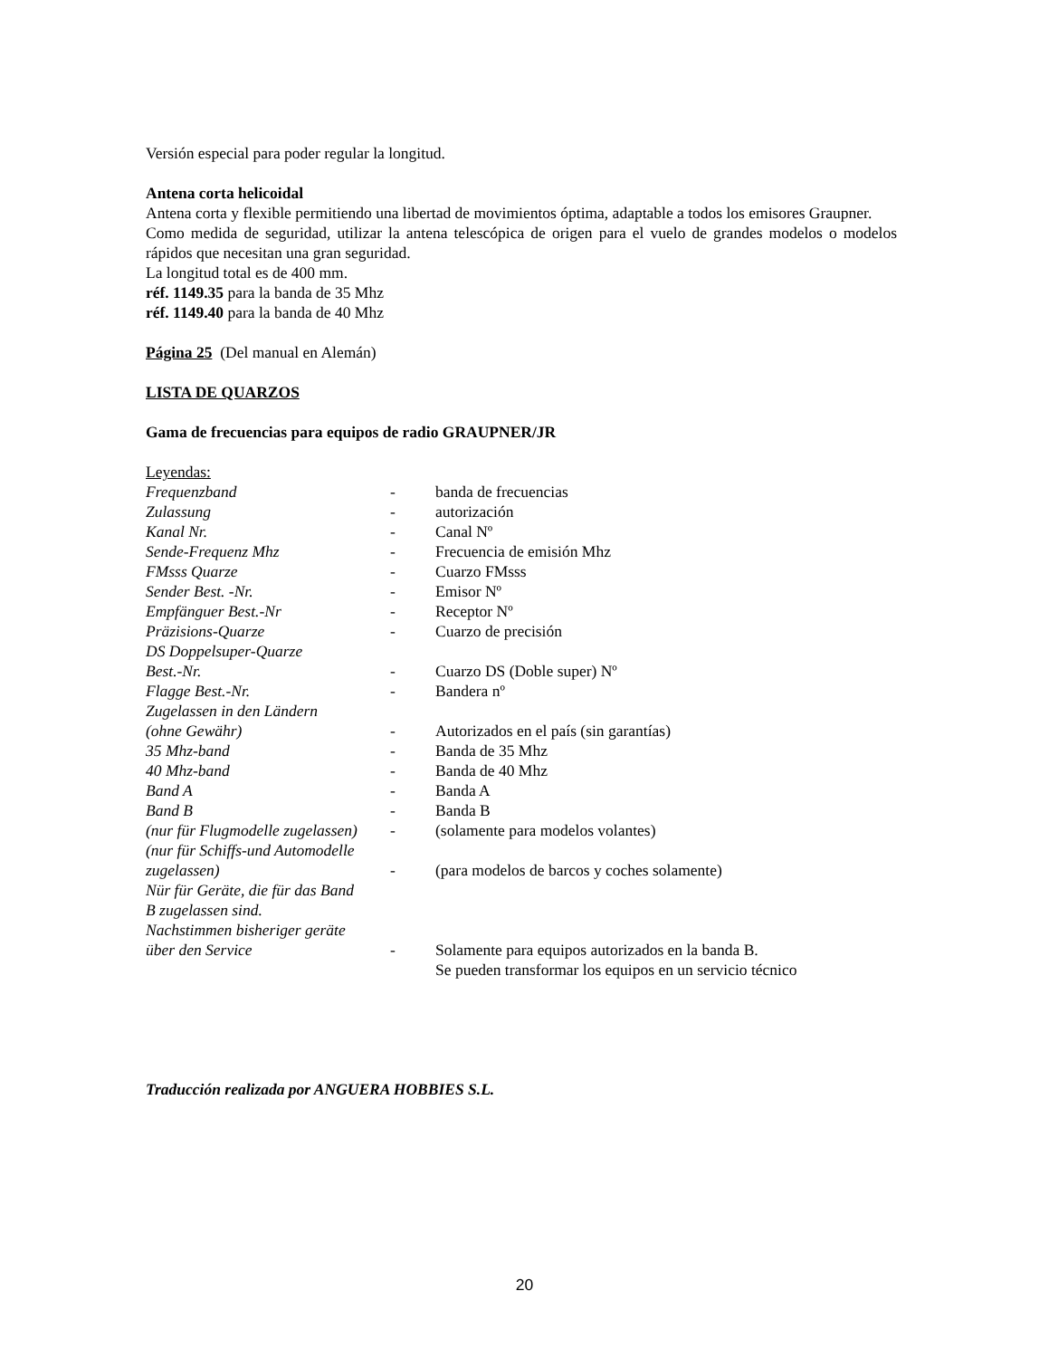Versión especial para poder regular la longitud.
Antena corta helicoidal
Antena corta y flexible permitiendo una libertad de movimientos óptima, adaptable a todos los emisores Graupner.
Como medida de seguridad, utilizar la antena telescópica de origen para el vuelo de grandes modelos o modelos rápidos que necesitan una gran seguridad.
La longitud total es de 400 mm.
réf. 1149.35 para la banda de 35 Mhz
réf. 1149.40 para la banda de 40 Mhz
Página 25 (Del manual en Alemán)
LISTA DE QUARZOS
Gama de frecuencias para equipos de radio GRAUPNER/JR
Leyendas:
Frequenzband - banda de frecuencias
Zulassung - autorización
Kanal Nr. - Canal Nº
Sende-Frequenz Mhz - Frecuencia de emisión Mhz
FMsss Quarze - Cuarzo FMsss
Sender Best. -Nr. - Emisor Nº
Empfänguer Best.-Nr - Receptor Nº
Präzisions-Quarze - Cuarzo de precisión
DS Doppelsuper-Quarze
Best.-Nr.
-
Cuarzo DS (Doble super) Nº
Flagge Best.-Nr. - Bandera nº
Zugelassen in den Ländern
(ohne Gewähr)
-
Autorizados en el país (sin garantías)
35 Mhz-band - Banda de 35 Mhz
40 Mhz-band - Banda de 40 Mhz
Band A - Banda A
Band B - Banda B
(nur für Flugmodelle zugelassen) - (solamente para modelos volantes)
(nur für Schiffs-und Automodelle
zugelassen)
-
(para modelos de barcos y coches solamente)
Nür für Geräte, die für das Band
B zugelassen sind.
Nachstimmen bisheriger geräte
über den Service
-
Solamente para equipos autorizados en la banda B.
Se pueden transformar los equipos en un servicio técnico
Traducción realizada por ANGUERA HOBBIES S.L.
20